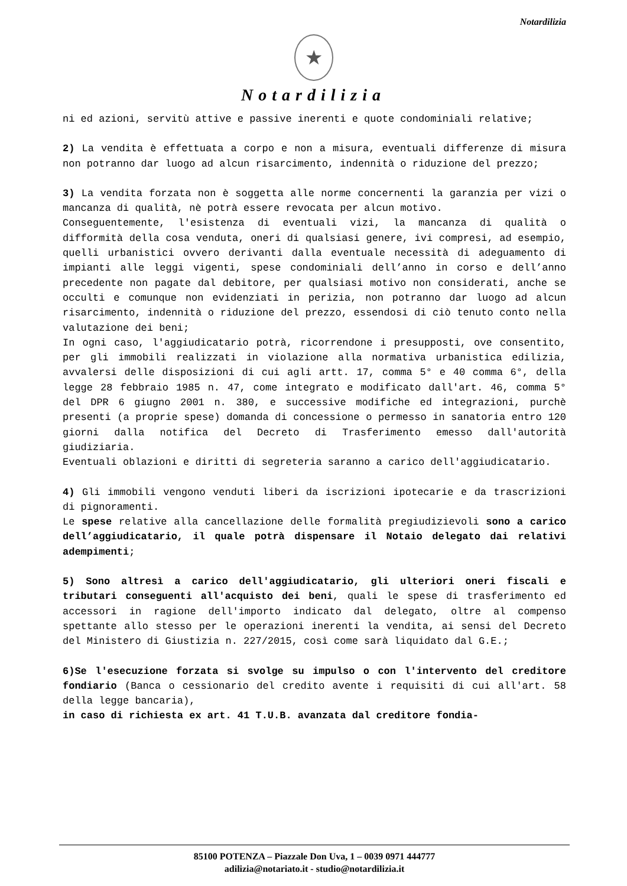Notardilizia
★
Notardilizia
ni ed azioni, servitù attive e passive inerenti e quote condominiali relative;
2) La vendita è effettuata a corpo e non a misura, eventuali differenze di misura non potranno dar luogo ad alcun risarcimento, indennità o riduzione del prezzo;
3) La vendita forzata non è soggetta alle norme concernenti la garanzia per vizi o mancanza di qualità, nè potrà essere revocata per alcun motivo.
Conseguentemente, l'esistenza di eventuali vizi, la mancanza di qualità o difformità della cosa venduta, oneri di qualsiasi genere, ivi compresi, ad esempio, quelli urbanistici ovvero derivanti dalla eventuale necessità di adeguamento di impianti alle leggi vigenti, spese condominiali dell’anno in corso e dell’anno precedente non pagate dal debitore, per qualsiasi motivo non considerati, anche se occulti e comunque non evidenziati in perizia, non potranno dar luogo ad alcun risarcimento, indennità o riduzione del prezzo, essendosi di ciò tenuto conto nella valutazione dei beni;
In ogni caso, l'aggiudicatario potrà, ricorrendone i presupposti, ove consentito, per gli immobili realizzati in violazione alla normativa urbanistica edilizia, avvalersi delle disposizioni di cui agli artt. 17, comma 5° e 40 comma 6°, della legge 28 febbraio 1985 n. 47, come integrato e modificato dall'art. 46, comma 5° del DPR 6 giugno 2001 n. 380, e successive modifiche ed integrazioni, purchè presenti (a proprie spese) domanda di concessione o permesso in sanatoria entro 120 giorni dalla notifica del Decreto di Trasferimento emesso dall'autorità giudiziaria.
Eventuali oblazioni e diritti di segreteria saranno a carico dell'aggiudicatario.
4) Gli immobili vengono venduti liberi da iscrizioni ipotecarie e da trascrizioni di pignoramenti.
Le spese relative alla cancellazione delle formalità pregiudizievoli sono a carico dell’aggiudicatario, il quale potrà dispensare il Notaio delegato dai relativi adempimenti;
5) Sono altresì a carico dell'aggiudicatario, gli ulteriori oneri fiscali e tributari conseguenti all'acquisto dei beni, quali le spese di trasferimento ed accessori in ragione dell'importo indicato dal delegato, oltre al compenso spettante allo stesso per le operazioni inerenti la vendita, ai sensi del Decreto del Ministero di Giustizia n. 227/2015, così come sarà liquidato dal G.E.;
6)Se l'esecuzione forzata si svolge su impulso o con l'intervento del creditore fondiario (Banca o cessionario del credito avente i requisiti di cui all'art. 58 della legge bancaria),
in caso di richiesta ex art. 41 T.U.B. avanzata dal creditore fondia-
85100 POTENZA – Piazzale Don Uva, 1 – 0039 0971 444777
adilizia@notariato.it - studio@notardilizia.it